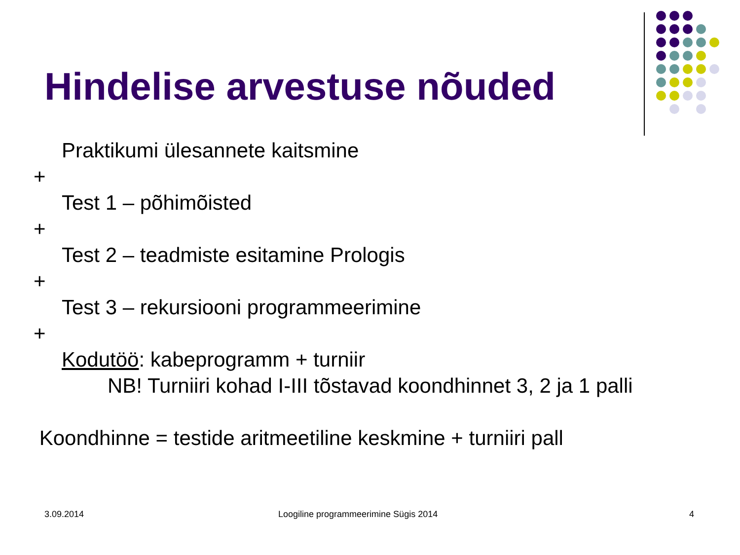Hindelise arvestuse nõuded
Praktikumi ülesannete kaitsmine
+
Test 1 – põhimõisted
+
Test 2 – teadmiste esitamine Prologis
+
Test 3 – rekursiooni programmeerimine
+
Kodutöö: kabeprogramm + turniir
NB! Turniiri kohad I-III tõstavad koondhinnet 3, 2 ja 1 palli
Koondhinne = testide aritmeetiline keskmine + turniiri pall
3.09.2014 Loogiline programmeerimine Sügis 2014 4